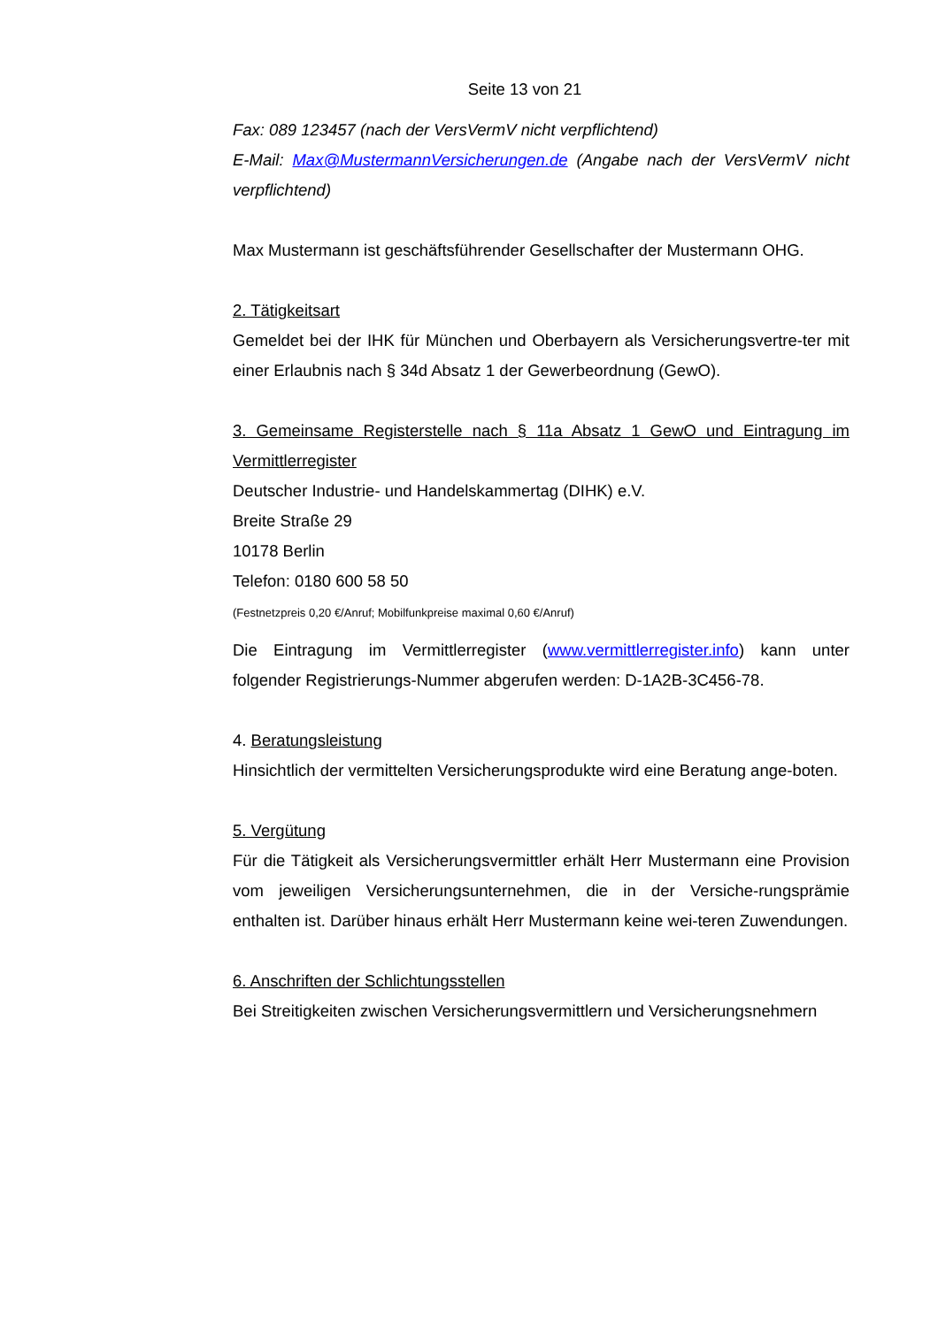Seite 13 von 21
Fax: 089 123457 (nach der VersVermV nicht verpflichtend)
E-Mail: Max@MustermannVersicherungen.de (Angabe nach der VersVermV nicht verpflichtend)
Max Mustermann ist geschäftsführender Gesellschafter der Mustermann OHG.
2. Tätigkeitsart
Gemeldet bei der IHK für München und Oberbayern als Versicherungsvertre-ter mit einer Erlaubnis nach § 34d Absatz 1 der Gewerbeordnung (GewO).
3. Gemeinsame Registerstelle nach § 11a Absatz 1 GewO und Eintragung im Vermittlerregister
Deutscher Industrie- und Handelskammertag (DIHK) e.V.
Breite Straße 29
10178 Berlin
Telefon: 0180 600 58 50
(Festnetzpreis 0,20 €/Anruf; Mobilfunkpreise maximal 0,60 €/Anruf)
Die Eintragung im Vermittlerregister (www.vermittlerregister.info) kann unter folgender Registrierungs-Nummer abgerufen werden: D-1A2B-3C456-78.
4. Beratungsleistung
Hinsichtlich der vermittelten Versicherungsprodukte wird eine Beratung ange-boten.
5. Vergütung
Für die Tätigkeit als Versicherungsvermittler erhält Herr Mustermann eine Provision vom jeweiligen Versicherungsunternehmen, die in der Versiche-rungsprämie enthalten ist. Darüber hinaus erhält Herr Mustermann keine wei-teren Zuwendungen.
6. Anschriften der Schlichtungsstellen
Bei Streitigkeiten zwischen Versicherungsvermittlern und Versicherungsnehmern